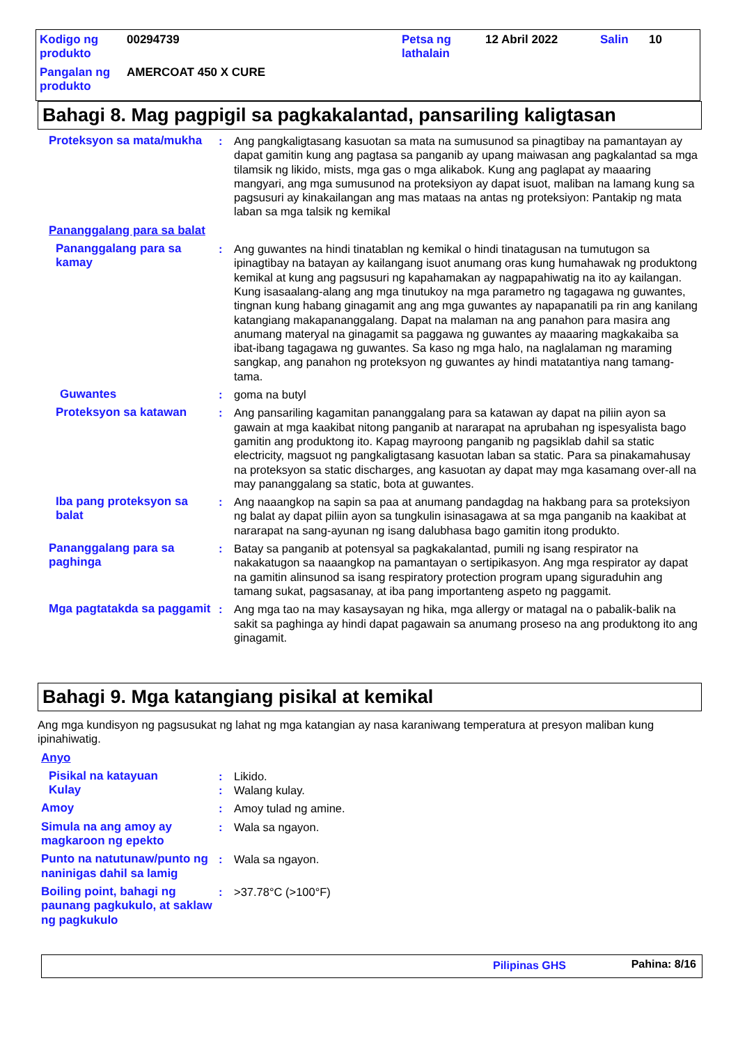| Kodigo ng produkto | 00294739 | Petsa ng lathalain | 12 Abril 2022 | Salin | 10 |
| Pangalan ng produkto | AMERCOAT 450 X CURE | | | | |
Bahagi 8. Mag pagpigil sa pagkakalantad, pansariling kaligtasan
Proteksyon sa mata/mukha
: Ang pangkaligtasang kasuotan sa mata na sumusunod sa pinagtibay na pamantayan ay dapat gamitin kung ang pagtasa sa panganib ay upang maiwasan ang pagkalantad sa mga tilamsik ng likido, mists, mga gas o mga alikabok. Kung ang paglapat ay maaaring mangyari, ang mga sumusunod na proteksiyon ay dapat isuot, maliban na lamang kung sa pagsusuri ay kinakailangan ang mas mataas na antas ng proteksiyon: Pantakip ng mata laban sa mga talsik ng kemikal
Pananggalang para sa balat
Pananggalang para sa kamay
: Ang guwantes na hindi tinatablan ng kemikal o hindi tinatagusan na tumutugon sa ipinagtibay na batayan ay kailangang isuot anumang oras kung humahawak ng produktong kemikal at kung ang pagsusuri ng kapahamakan ay nagpapahiwatig na ito ay kailangan. Kung isasaalang-alang ang mga tinutukoy na mga parametro ng tagagawa ng guwantes, tingnan kung habang ginagamit ang ang mga guwantes ay napapanatili pa rin ang kanilang katangiang makapananggalang. Dapat na malaman na ang panahon para masira ang anumang materyal na ginagamit sa paggawa ng guwantes ay maaaring magkakaiba sa ibat-ibang tagagawa ng guwantes. Sa kaso ng mga halo, na naglalaman ng maraming sangkap, ang panahon ng proteksyon ng guwantes ay hindi matatantiya nang tamang-tama.
Guwantes : goma na butyl
Proteksyon sa katawan : Ang pansariling kagamitan pananggalang para sa katawan ay dapat na piliin ayon sa gawain at mga kaakibat nitong panganib at nararapat na aprubahan ng ispesyalista bago gamitin ang produktong ito. Kapag mayroong panganib ng pagsiklab dahil sa static electricity, magsuot ng pangkaligtasang kasuotan laban sa static. Para sa pinakamahusay na proteksyon sa static discharges, ang kasuotan ay dapat may mga kasamang over-all na may pananggalang sa static, bota at guwantes.
Iba pang proteksyon sa balat
: Ang naaangkop na sapin sa paa at anumang pandagdag na hakbang para sa proteksiyon ng balat ay dapat piliin ayon sa tungkulin isinasagawa at sa mga panganib na kaakibat at nararapat na sang-ayunan ng isang dalubhasa bago gamitin itong produkto.
Pananggalang para sa paghinga
: Batay sa panganib at potensyal sa pagkakalantad, pumili ng isang respirator na nakakatugon sa naaangkop na pamantayan o sertipikasyon. Ang mga respirator ay dapat na gamitin alinsunod sa isang respiratory protection program upang siguraduhin ang tamang sukat, pagsasanay, at iba pang importanteng aspeto ng paggamit.
Mga pagtatakda sa paggamit
: Ang mga tao na may kasaysayan ng hika, mga allergy or matagal na o pabalik-balik na sakit sa paghinga ay hindi dapat pagawain sa anumang proseso na ang produktong ito ang ginagamit.
Bahagi 9. Mga katangiang pisikal at kemikal
Ang mga kundisyon ng pagsusukat ng lahat ng mga katangian ay nasa karaniwang temperatura at presyon maliban kung ipinahiwatig.
Anyo
Pisikal na katayuan : Likido.
Kulay : Walang kulay.
Amoy : Amoy tulad ng amine.
Simula na ang amoy ay magkaroon ng epekto
: Wala sa ngayon.
Punto na natutunaw/punto ng naninigas dahil sa lamig
: Wala sa ngayon.
Boiling point, bahagi ng paunang pagkukulo, at saklaw ng pagkukulo
: >37.78°C (>100°F)
Pilipinas GHS Pahina: 8/16